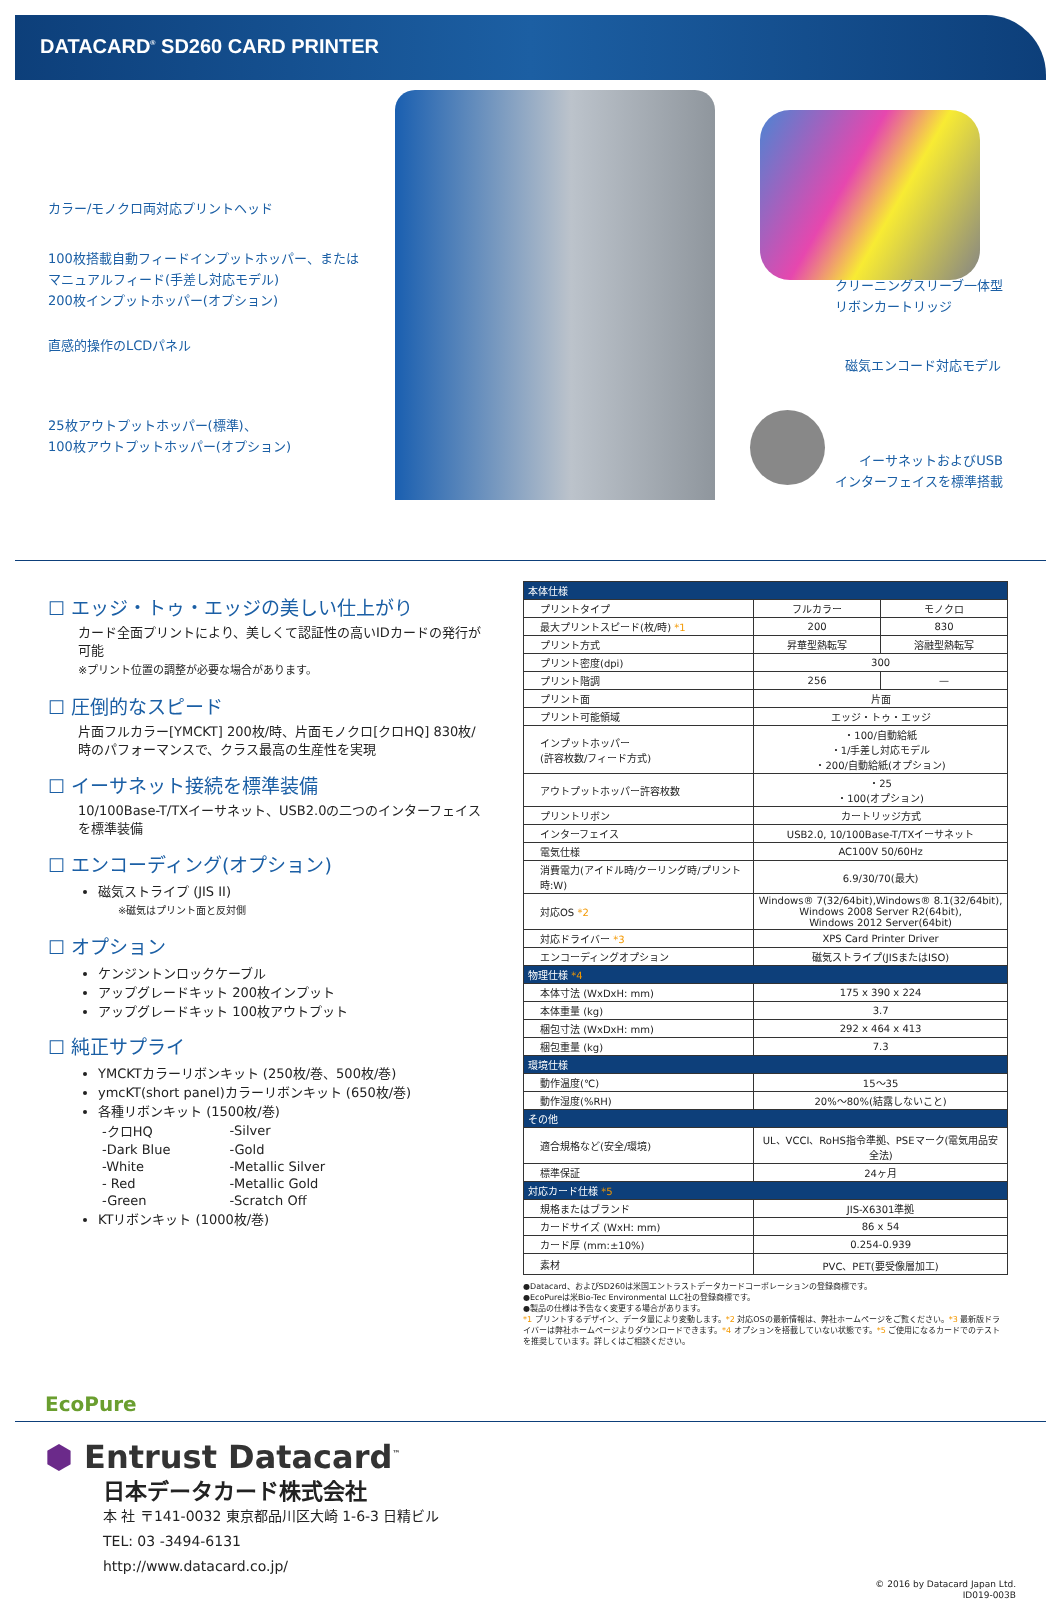DATACARD<sup>®</sup> SD260 CARD PRINTER
カラー/モノクロ両対応プリントヘッド
100枚搭載自動フィードインプットホッパー、または
マニュアルフィード(手差し対応モデル)
200枚インプットホッパー(オプション)
直感的操作のLCDパネル
25枚アウトプットホッパー(標準)、
100枚アウトプットホッパー(オプション)
クリーニングスリーブ一体型
リボンカートリッジ
磁気エンコード対応モデル
イーサネットおよびUSB
インターフェイスを標準搭載
☐ エッジ・トゥ・エッジの美しい仕上がり
カード全面プリントにより、美しくて認証性の高いIDカードの発行が可能
※プリント位置の調整が必要な場合があります。
☐ 圧倒的なスピード
片面フルカラー[YMCKT] 200枚/時、片面モノクロ[クロHQ] 830枚/時のパフォーマンスで、クラス最高の生産性を実現
☐ イーサネット接続を標準装備
10/100Base-T/TXイーサネット、USB2.0の二つのインターフェイスを標準装備
☐ エンコーディング(オプション)
磁気ストライプ (JIS II)
※磁気はプリント面と反対側
☐ オプション
ケンジントンロックケーブル
アップグレードキット 200枚インプット
アップグレードキット 100枚アウトプット
☐ 純正サプライ
YMCKTカラーリボンキット (250枚/巻、500枚/巻)
ymcKT(short panel)カラーリボンキット (650枚/巻)
各種リボンキット (1500枚/巻)
| -クロHQ | -Silver |
| -Dark Blue | -Gold |
| -White | -Metallic Silver |
| - Red | -Metallic Gold |
| -Green | -Scratch Off |
KTリボンキット (1000枚/巻)
| 本体仕様 | | |
| プリントタイプ | フルカラー | モノクロ |
| 最大プリントスピード(枚/時) *1 | 200 | 830 |
| プリント方式 | 昇華型熱転写 | 溶融型熱転写 |
| プリント密度(dpi) | 300 | |
| プリント階調 | 256 | — |
| プリント面 | 片面 | |
| プリント可能領域 | エッジ・トゥ・エッジ | |
| インプットホッパー (許容枚数/フィード方式) | ・100/自動給紙 ・1/手差し対応モデル ・200/自動給紙(オプション) | |
| アウトプットホッパー許容枚数 | ・25 ・100(オプション) | |
| プリントリボン | カートリッジ方式 | |
| インターフェイス | USB2.0, 10/100Base-T/TXイーサネット | |
| 電気仕様 | AC100V 50/60Hz | |
| 消費電力(アイドル時/クーリング時/プリント時:W) | 6.9/30/70(最大) | |
| 対応OS *2 | Windows® 7(32/64bit),Windows® 8.1(32/64bit), Windows 2008 Server R2(64bit), Windows 2012 Server(64bit) | |
| 対応ドライバー *3 | XPS Card Printer Driver | |
| エンコーディングオプション | 磁気ストライプ(JISまたはISO) | |
| 物理仕様 *4 | | |
| 本体寸法 (WxDxH: mm) | 175 x 390 x 224 | |
| 本体重量 (kg) | 3.7 | |
| 梱包寸法 (WxDxH: mm) | 292 x 464 x 413 | |
| 梱包重量 (kg) | 7.3 | |
| 環境仕様 | | |
| 動作温度(℃) | 15〜35 | |
| 動作湿度(%RH) | 20%〜80%(結露しないこと) | |
| その他 | | |
| 適合規格など(安全/環境) | UL、VCCI、RoHS指令準拠、PSEマーク(電気用品安全法) | |
| 標準保証 | 24ヶ月 | |
| 対応カード仕様 *5 | | |
| 規格またはブランド | JIS-X6301準拠 | |
| カードサイズ (WxH: mm) | 86 x 54 | |
| カード厚 (mm:±10%) | 0.254-0.939 | |
| 素材 | PVC、PET(要受像層加工) | |
●Datacard、およびSD260は米国エントラストデータカードコーポレーションの登録商標です。
●EcoPureは米Bio-Tec Environmental LLC社の登録商標です。
●製品の仕様は予告なく変更する場合があります。
*1 プリントするデザイン、データ量により変動します。*2 対応OSの最新情報は、弊社ホームページをご覧ください。*3 最新版ドライバーは弊社ホームページよりダウンロードできます。*4 オプションを搭載していない状態です。*5 ご使用になるカードでのテストを推奨しています。詳しくはご相談ください。
EcoPure
⬢ Entrust Datacard<sup>™</sup>
日本データカード株式会社
本 社 〒141-0032 東京都品川区大崎 1-6-3 日精ビル
TEL: 03 -3494-6131
http://www.datacard.co.jp/
© 2016 by Datacard Japan Ltd.
ID019-003B